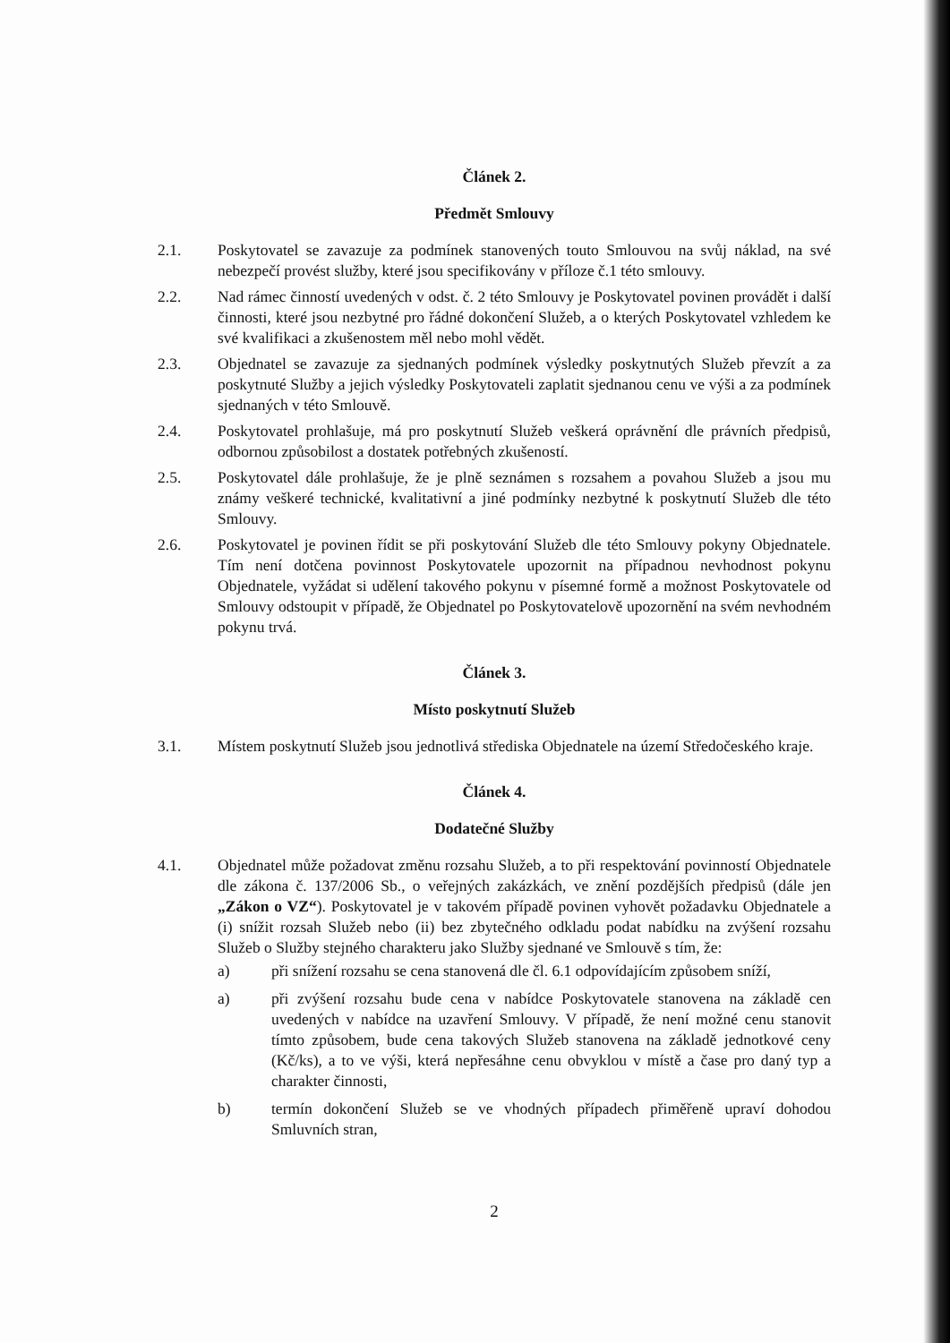Článek 2.
Předmět Smlouvy
2.1. Poskytovatel se zavazuje za podmínek stanovených touto Smlouvou na svůj náklad, na své nebezpečí provést služby, které jsou specifikovány v příloze č.1 této smlouvy.
2.2. Nad rámec činností uvedených v odst. č. 2 této Smlouvy je Poskytovatel povinen provádět i další činnosti, které jsou nezbytné pro řádné dokončení Služeb, a o kterých Poskytovatel vzhledem ke své kvalifikaci a zkušenostem měl nebo mohl vědět.
2.3. Objednatel se zavazuje za sjednaných podmínek výsledky poskytnutých Služeb převzít a za poskytnuté Služby a jejich výsledky Poskytovateli zaplatit sjednanou cenu ve výši a za podmínek sjednaných v této Smlouvě.
2.4. Poskytovatel prohlašuje, má pro poskytnutí Služeb veškerá oprávnění dle právních předpisů, odbornou způsobilost a dostatek potřebných zkušeností.
2.5. Poskytovatel dále prohlašuje, že je plně seznámen s rozsahem a povahou Služeb a jsou mu známy veškeré technické, kvalitativní a jiné podmínky nezbytné k poskytnutí Služeb dle této Smlouvy.
2.6. Poskytovatel je povinen řídit se při poskytování Služeb dle této Smlouvy pokyny Objednatele. Tím není dotčena povinnost Poskytovatele upozornit na případnou nevhodnost pokynu Objednatele, vyžádat si udělení takového pokynu v písemné formě a možnost Poskytovatele od Smlouvy odstoupit v případě, že Objednatel po Poskytovatelově upozornění na svém nevhodném pokynu trvá.
Článek 3.
Místo poskytnutí Služeb
3.1. Místem poskytnutí Služeb jsou jednotlivá střediska Objednatele na území Středočeského kraje.
Článek 4.
Dodatečné Služby
4.1. Objednatel může požadovat změnu rozsahu Služeb, a to při respektování povinností Objednatele dle zákona č. 137/2006 Sb., o veřejných zakázkách, ve znění pozdějších předpisů (dále jen „Zákon o VZ“). Poskytovatel je v takovém případě povinen vyhovět požadavku Objednatele a (i) snížit rozsah Služeb nebo (ii) bez zbytečného odkladu podat nabídku na zvýšení rozsahu Služeb o Služby stejného charakteru jako Služby sjednané ve Smlouvě s tím, že:
a) při snížení rozsahu se cena stanovená dle čl. 6.1 odpovídajícím způsobem sníží,
a) při zvýšení rozsahu bude cena v nabídce Poskytovatele stanovena na základě cen uvedených v nabídce na uzavření Smlouvy. V případě, že není možné cenu stanovit tímto způsobem, bude cena takových Služeb stanovena na základě jednotkové ceny (Kč/ks), a to ve výši, která nepřesáhne cenu obvyklou v místě a čase pro daný typ a charakter činnosti,
b) termín dokončení Služeb se ve vhodných případech přiměřeně upraví dohodou Smluvních stran,
2